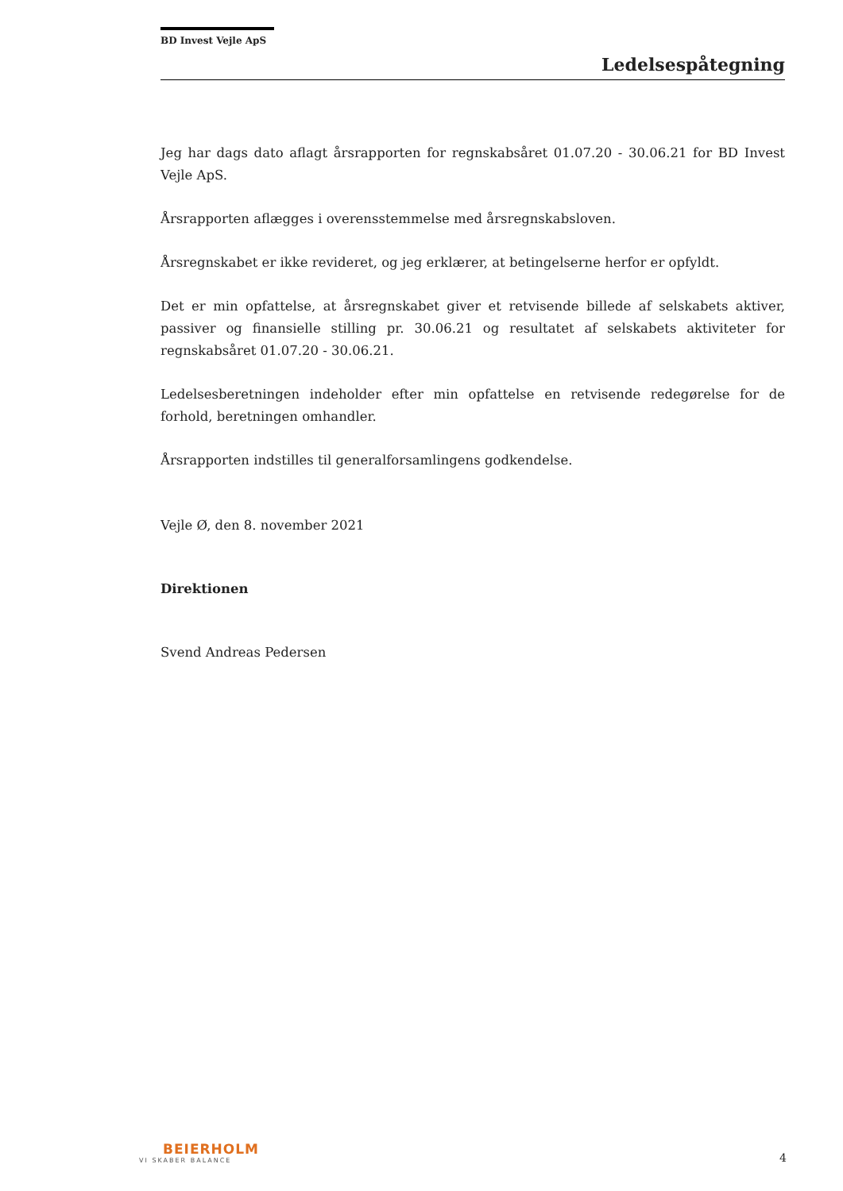BD Invest Vejle ApS
Ledelsespåtegning
Jeg har dags dato aflagt årsrapporten for regnskabsåret 01.07.20 - 30.06.21 for BD Invest Vejle ApS.
Årsrapporten aflægges i overensstemmelse med årsregnskabsloven.
Årsregnskabet er ikke revideret, og jeg erklærer, at betingelserne herfor er opfyldt.
Det er min opfattelse, at årsregnskabet giver et retvisende billede af selskabets aktiver, passiver og finansielle stilling pr. 30.06.21 og resultatet af selskabets aktiviteter for regnskabsåret 01.07.20 - 30.06.21.
Ledelsesberetningen indeholder efter min opfattelse en retvisende redegørelse for de forhold, beretningen omhandler.
Årsrapporten indstilles til generalforsamlingens godkendelse.
Vejle Ø, den 8. november 2021
Direktionen
Svend Andreas Pedersen
BEIERHOLM
VI SKABER BALANCE
4